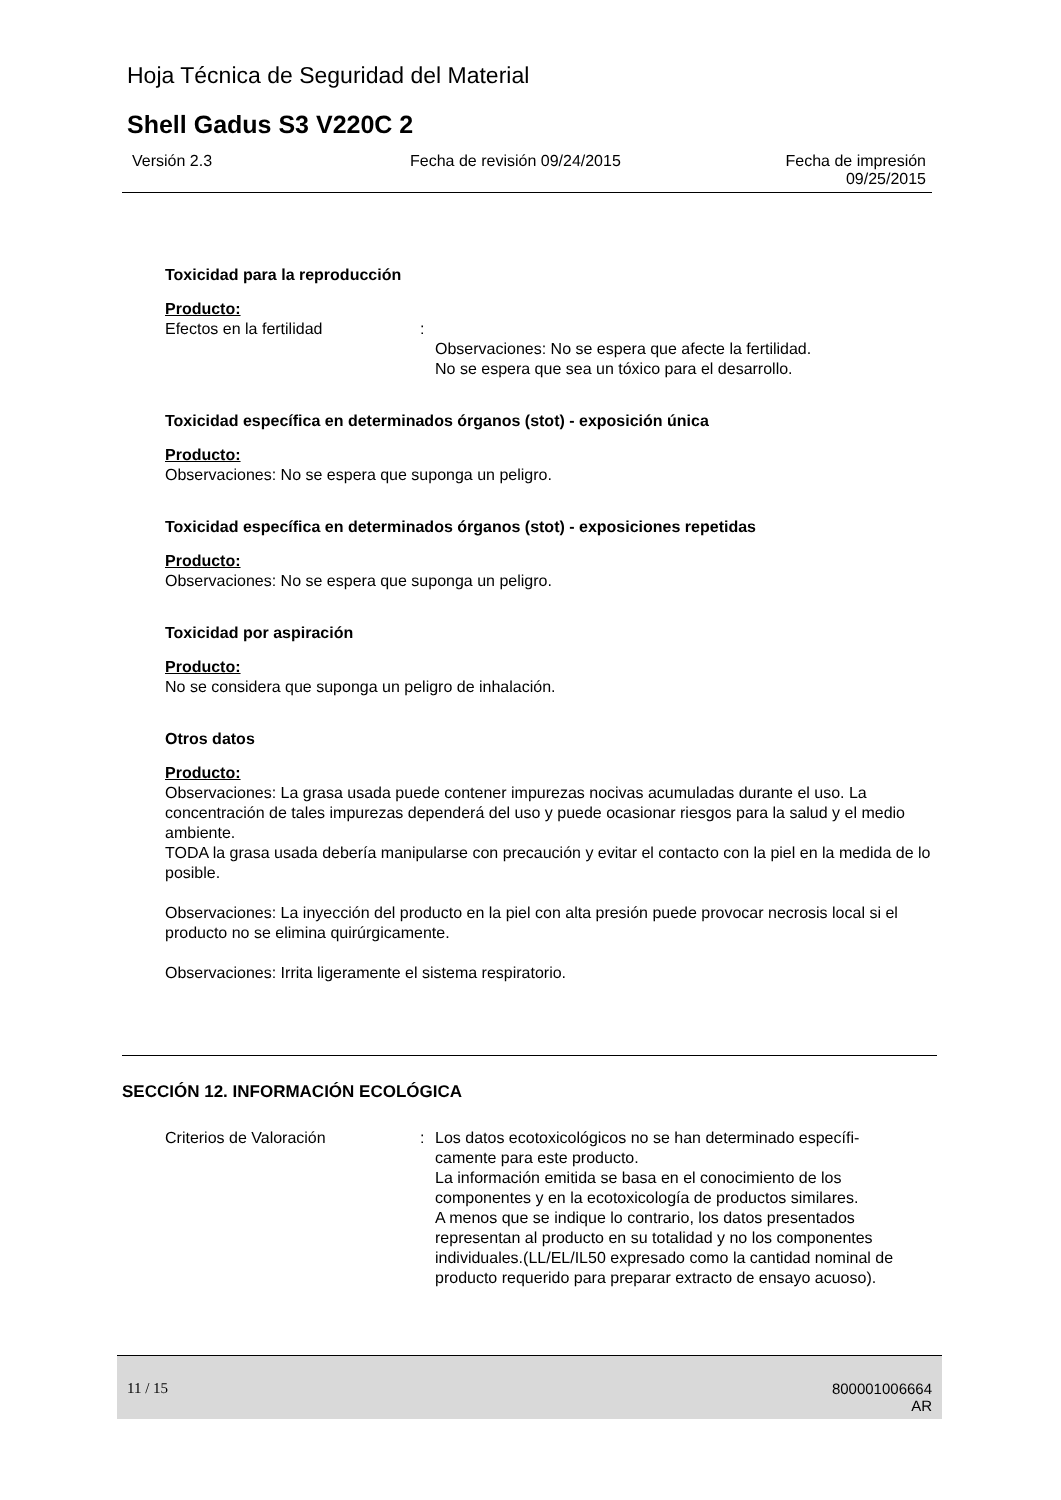Hoja Técnica de Seguridad del Material
Shell Gadus S3 V220C 2
Versión 2.3 Fecha de revisión 09/24/2015
Fecha de impresión
09/25/2015
Toxicidad para la reproducción
Producto:
Efectos en la fertilidad :
Observaciones: No se espera que afecte la fertilidad.
No se espera que sea un tóxico para el desarrollo.
Toxicidad específica en determinados órganos (stot) - exposición única
Producto:
Observaciones: No se espera que suponga un peligro.
Toxicidad específica en determinados órganos (stot) - exposiciones repetidas
Producto:
Observaciones: No se espera que suponga un peligro.
Toxicidad por aspiración
Producto:
No se considera que suponga un peligro de inhalación.
Otros datos
Producto:
Observaciones: La grasa usada puede contener impurezas nocivas acumuladas durante el uso. La concentración de tales impurezas dependerá del uso y puede ocasionar riesgos para la salud y el medio ambiente.
TODA la grasa usada debería manipularse con precaución y evitar el contacto con la piel en la medida de lo posible.
Observaciones: La inyección del producto en la piel con alta presión puede provocar necrosis local si el producto no se elimina quirúrgicamente.
Observaciones: Irrita ligeramente el sistema respiratorio.
SECCIÓN 12. INFORMACIÓN ECOLÓGICA
Criterios de Valoración : Los datos ecotoxicológicos no se han determinado específi-camente para este producto.
La información emitida se basa en el conocimiento de los componentes y en la ecotoxicología de productos similares.
A menos que se indique lo contrario, los datos presentados representan al producto en su totalidad y no los componentes individuales.(LL/EL/IL50 expresado como la cantidad nominal de producto requerido para preparar extracto de ensayo acuoso).
11 / 15
800001006664
AR